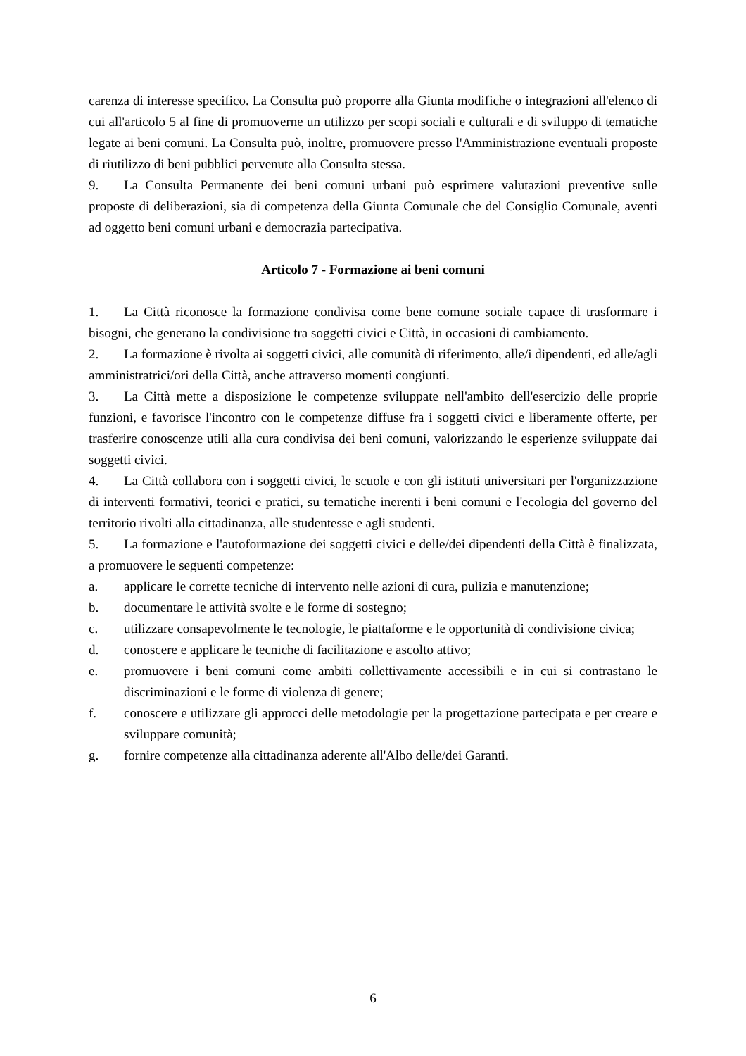carenza di interesse specifico. La Consulta può proporre alla Giunta modifiche o integrazioni all'elenco di cui all'articolo 5 al fine di promuoverne un utilizzo per scopi sociali e culturali e di sviluppo di tematiche legate ai beni comuni. La Consulta può, inoltre, promuovere presso l'Amministrazione eventuali proposte di riutilizzo di beni pubblici pervenute alla Consulta stessa.
9. La Consulta Permanente dei beni comuni urbani può esprimere valutazioni preventive sulle proposte di deliberazioni, sia di competenza della Giunta Comunale che del Consiglio Comunale, aventi ad oggetto beni comuni urbani e democrazia partecipativa.
Articolo 7 - Formazione ai beni comuni
1. La Città riconosce la formazione condivisa come bene comune sociale capace di trasformare i bisogni, che generano la condivisione tra soggetti civici e Città, in occasioni di cambiamento.
2. La formazione è rivolta ai soggetti civici, alle comunità di riferimento, alle/i dipendenti, ed alle/agli amministratrici/ori della Città, anche attraverso momenti congiunti.
3. La Città mette a disposizione le competenze sviluppate nell'ambito dell'esercizio delle proprie funzioni, e favorisce l'incontro con le competenze diffuse fra i soggetti civici e liberamente offerte, per trasferire conoscenze utili alla cura condivisa dei beni comuni, valorizzando le esperienze sviluppate dai soggetti civici.
4. La Città collabora con i soggetti civici, le scuole e con gli istituti universitari per l'organizzazione di interventi formativi, teorici e pratici, su tematiche inerenti i beni comuni e l'ecologia del governo del territorio rivolti alla cittadinanza, alle studentesse e agli studenti.
5. La formazione e l'autoformazione dei soggetti civici e delle/dei dipendenti della Città è finalizzata, a promuovere le seguenti competenze:
a. applicare le corrette tecniche di intervento nelle azioni di cura, pulizia e manutenzione;
b. documentare le attività svolte e le forme di sostegno;
c. utilizzare consapevolmente le tecnologie, le piattaforme e le opportunità di condivisione civica;
d. conoscere e applicare le tecniche di facilitazione e ascolto attivo;
e. promuovere i beni comuni come ambiti collettivamente accessibili e in cui si contrastano le discriminazioni e le forme di violenza di genere;
f. conoscere e utilizzare gli approcci delle metodologie per la progettazione partecipata e per creare e sviluppare comunità;
g. fornire competenze alla cittadinanza aderente all'Albo delle/dei Garanti.
6